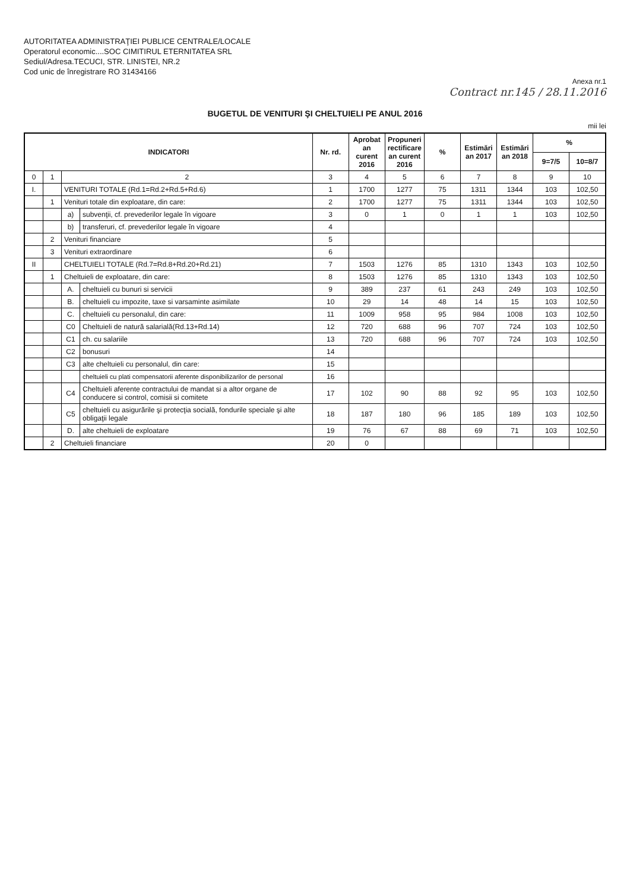AUTORITATEA ADMINISTRAŢIEI PUBLICE CENTRALE/LOCALE
Operatorul economic....SOC CIMITIRUL ETERNITATEA SRL
Sediul/Adresa.TECUCI, STR. LINISTEI, NR.2
Cod unic de înregistrare RO 31434166
Anexa nr.1
Contract nr.145 / 28.11.2016
BUGETUL DE VENITURI ŞI CHELTUIELI PE ANUL 2016
mii lei
| INDICATORI | | | | Nr. rd. | Aprobat an curent 2016 | Propuneri rectificare an curent 2016 | % | Estimări an 2017 | Estimări an 2018 | % | |
| --- | --- | --- | --- | --- | --- | --- | --- | --- | --- | --- | --- |
| | | | | | | | | | | 9=7/5 | 10=8/7 |
| 0 | 1 | 2 | | 3 | 4 | 5 | 6 | 7 | 8 | 9 | 10 |
| I. | | VENITURI TOTALE (Rd.1=Rd.2+Rd.5+Rd.6) | | 1 | 1700 | 1277 | 75 | 1311 | 1344 | 103 | 102,50 |
| | 1 | Venituri totale din exploatare, din care: | | 2 | 1700 | 1277 | 75 | 1311 | 1344 | 103 | 102,50 |
| | | a) | subvenţii, cf. prevederilor legale în vigoare | 3 | 0 | 1 | 0 | 1 | 1 | 103 | 102,50 |
| | | b) | transferuri, cf. prevederilor legale în vigoare | 4 | | | | | | | |
| | 2 | Venituri financiare | | 5 | | | | | | | |
| | 3 | Venituri extraordinare | | 6 | | | | | | | |
| II | | CHELTUIELI TOTALE (Rd.7=Rd.8+Rd.20+Rd.21) | | 7 | 1503 | 1276 | 85 | 1310 | 1343 | 103 | 102,50 |
| | 1 | Cheltuieli de exploatare, din care: | | 8 | 1503 | 1276 | 85 | 1310 | 1343 | 103 | 102,50 |
| | | A. | cheltuieli cu bunuri si servicii | 9 | 389 | 237 | 61 | 243 | 249 | 103 | 102,50 |
| | | B. | cheltuieli cu impozite, taxe si varsaminte asimilate | 10 | 29 | 14 | 48 | 14 | 15 | 103 | 102,50 |
| | | C. | cheltuieli cu personalul, din care: | 11 | 1009 | 958 | 95 | 984 | 1008 | 103 | 102,50 |
| | | C0 | Cheltuieli de natură salarială(Rd.13+Rd.14) | 12 | 720 | 688 | 96 | 707 | 724 | 103 | 102,50 |
| | | C1 | ch. cu salariile | 13 | 720 | 688 | 96 | 707 | 724 | 103 | 102,50 |
| | | C2 | bonusuri | 14 | | | | | | | |
| | | C3 | alte cheltuieli cu personalul, din care: | 15 | | | | | | | |
| | | | cheltuieli cu plati compensatorii aferente disponibilizarilor de personal | 16 | | | | | | | |
| | | C4 | Cheltuieli aferente contractului de mandat si a altor organe de conducere si control, comisii si comitete | 17 | 102 | 90 | 88 | 92 | 95 | 103 | 102,50 |
| | | C5 | cheltuieli cu asigurările şi protecţia socială, fondurile speciale şi alte obligaţii legale | 18 | 187 | 180 | 96 | 185 | 189 | 103 | 102,50 |
| | | D. | alte cheltuieli de exploatare | 19 | 76 | 67 | 88 | 69 | 71 | 103 | 102,50 |
| | 2 | Cheltuieli financiare | | 20 | 0 | | | | | | |